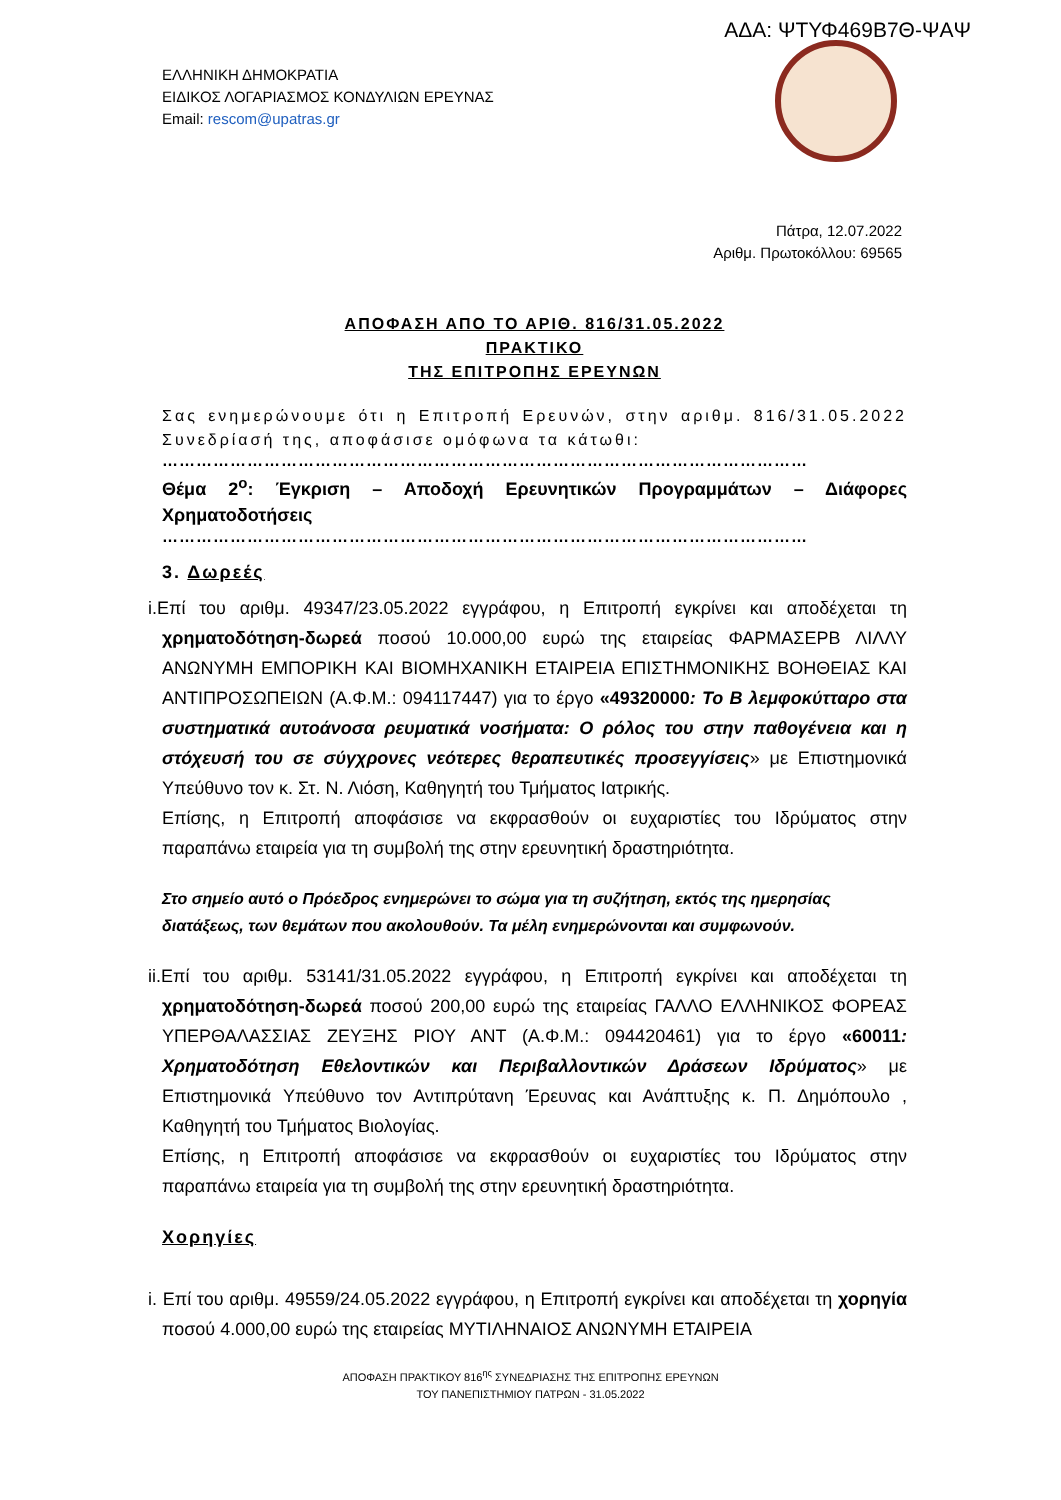ΑΔΑ: ΨΤΥΦ469Β7Θ-ΨΑΨ
ΕΛΛΗΝΙΚΗ ΔΗΜΟΚΡΑΤΙΑ
ΕΙΔΙΚΟΣ ΛΟΓΑΡΙΑΣΜΟΣ ΚΟΝΔΥΛΙΩΝ ΕΡΕΥΝΑΣ
Email: rescom@upatras.gr
Πάτρα, 12.07.2022
Αριθμ. Πρωτοκόλλου: 69565
ΑΠΟΦΑΣΗ ΑΠΟ ΤΟ ΑΡΙΘ. 816/31.05.2022
ΠΡΑΚΤΙΚΟ
ΤΗΣ ΕΠΙΤΡΟΠΗΣ ΕΡΕΥΝΩΝ
Σας ενημερώνουμε ότι η Επιτροπή Ερευνών, στην αριθμ. 816/31.05.2022 Συνεδρίασή της, αποφάσισε ομόφωνα τα κάτωθι:
……………………………………………………………………………………………………
Θέμα 2<sup>ο</sup>: Έγκριση – Αποδοχή Ερευνητικών Προγραμμάτων – Διάφορες Χρηματοδοτήσεις
……………………………………………………………………………………………………
3. Δωρεές
i. Επί του αριθμ. 49347/23.05.2022 εγγράφου, η Επιτροπή εγκρίνει και αποδέχεται τη χρηματοδότηση-δωρεά ποσού 10.000,00 ευρώ της εταιρείας ΦΑΡΜΑΣΕΡΒ ΛΙΛΛΥ ΑΝΩΝΥΜΗ ΕΜΠΟΡΙΚΗ ΚΑΙ ΒΙΟΜΗΧΑΝΙΚΗ ΕΤΑΙΡΕΙΑ ΕΠΙΣΤΗΜΟΝΙΚΗΣ ΒΟΗΘΕΙΑΣ ΚΑΙ ΑΝΤΙΠΡΟΣΩΠΕΙΩΝ (Α.Φ.Μ.: 094117447) για το έργο «49320000: Το Β λεμφοκύτταρο στα συστηματικά αυτοάνοσα ρευματικά νοσήματα: Ο ρόλος του στην παθογένεια και η στόχευσή του σε σύγχρονες νεότερες θεραπευτικές προσεγγίσεις» με Επιστημονικά Υπεύθυνο τον κ. Στ. Ν. Λιόση, Καθηγητή του Τμήματος Ιατρικής.
Επίσης, η Επιτροπή αποφάσισε να εκφρασθούν οι ευχαριστίες του Ιδρύματος στην παραπάνω εταιρεία για τη συμβολή της στην ερευνητική δραστηριότητα.
Στο σημείο αυτό ο Πρόεδρος ενημερώνει το σώμα για τη συζήτηση, εκτός της ημερησίας διατάξεως, των θεμάτων που ακολουθούν. Τα μέλη ενημερώνονται και συμφωνούν.
ii. Επί του αριθμ. 53141/31.05.2022 εγγράφου, η Επιτροπή εγκρίνει και αποδέχεται τη χρηματοδότηση-δωρεά ποσού 200,00 ευρώ της εταιρείας ΓΑΛΛΟ ΕΛΛΗΝΙΚΟΣ ΦΟΡΕΑΣ ΥΠΕΡΘΑΛΑΣΣΙΑΣ ΖΕΥΞΗΣ ΡΙΟΥ ΑΝΤ (Α.Φ.Μ.: 094420461) για το έργο «60011: Χρηματοδότηση Εθελοντικών και Περιβαλλοντικών Δράσεων Ιδρύματος» με Επιστημονικά Υπεύθυνο τον Αντιπρύτανη Έρευνας και Ανάπτυξης κ. Π. Δημόπουλο , Καθηγητή του Τμήματος Βιολογίας.
Επίσης, η Επιτροπή αποφάσισε να εκφρασθούν οι ευχαριστίες του Ιδρύματος στην παραπάνω εταιρεία για τη συμβολή της στην ερευνητική δραστηριότητα.
Χορηγίες
i. Επί του αριθμ. 49559/24.05.2022 εγγράφου, η Επιτροπή εγκρίνει και αποδέχεται τη χορηγία ποσού 4.000,00 ευρώ της εταιρείας ΜΥΤΙΛΗΝΑΙΟΣ ΑΝΩΝΥΜΗ ΕΤΑΙΡΕΙΑ
ΑΠΟΦΑΣΗ ΠΡΑΚΤΙΚΟΥ 816<sup>ης</sup> ΣΥΝΕΔΡΙΑΣΗΣ ΤΗΣ ΕΠΙΤΡΟΠΗΣ ΕΡΕΥΝΩΝ
ΤΟΥ ΠΑΝΕΠΙΣΤΗΜΙΟΥ ΠΑΤΡΩΝ - 31.05.2022